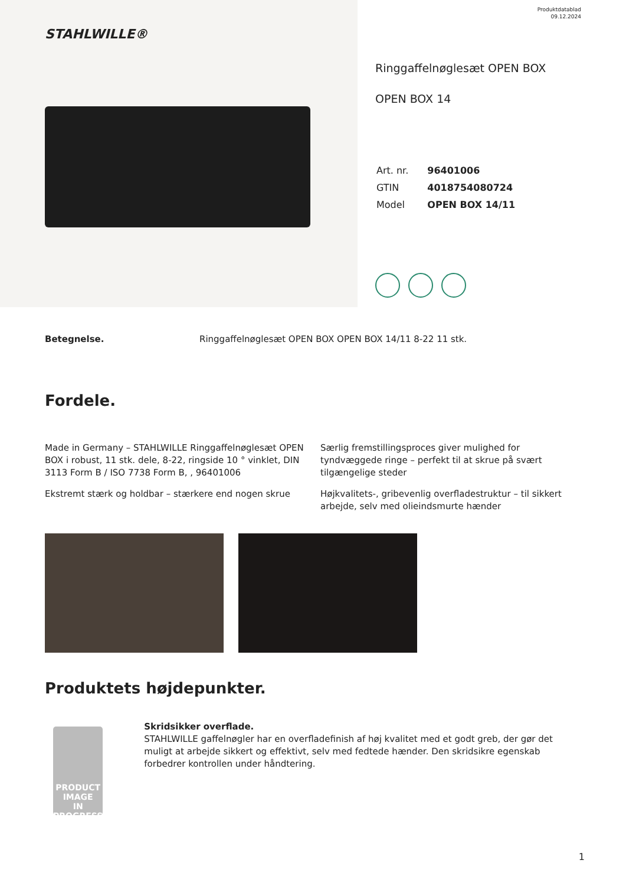STAHLWILLE®
Produktdatablad
09.12.2024
Ringgaffelnøglesæt OPEN BOX
OPEN BOX 14
| Art. nr. | 96401006 |
| GTIN | 4018754080724 |
| Model | OPEN BOX 14/11 |
Betegnelse. Ringgaffelnøglesæt OPEN BOX OPEN BOX 14/11 8-22 11 stk.
Fordele.
Made in Germany – STAHLWILLE Ringgaffelnøglesæt OPEN BOX i robust, 11 stk. dele, 8-22, ringside 10 ° vinklet, DIN 3113 Form B / ISO 7738 Form B, , 96401006
Ekstremt stærk og holdbar – stærkere end nogen skrue
Særlig fremstillingsproces giver mulighed for tyndvæggede ringe – perfekt til at skrue på svært tilgængelige steder
Højkvalitets-, gribevenlig overfladestruktur – til sikkert arbejde, selv med olieindsmurte hænder
Produktets højdepunkter.
PRODUCT IMAGE
IN PROGRESS
Skridsikker overflade.
STAHLWILLE gaffelnøgler har en overfladefinish af høj kvalitet med et godt greb, der gør det muligt at arbejde sikkert og effektivt, selv med fedtede hænder. Den skridsikre egenskab forbedrer kontrollen under håndtering.
1